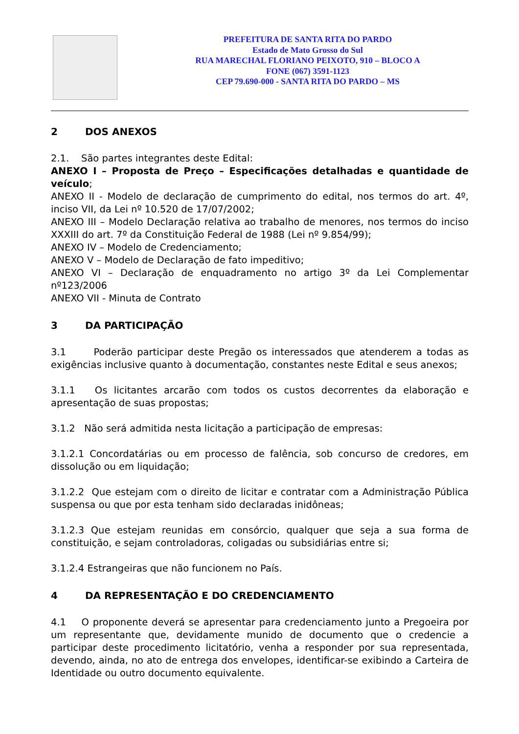PREFEITURA DE SANTA RITA DO PARDO
Estado de Mato Grosso do Sul
RUA MARECHAL FLORIANO PEIXOTO, 910 – BLOCO A
FONE (067) 3591-1123
CEP 79.690-000 - SANTA RITA DO PARDO – MS
2 DOS ANEXOS
2.1. São partes integrantes deste Edital:
ANEXO I – Proposta de Preço – Especificações detalhadas e quantidade de veículo;
ANEXO II - Modelo de declaração de cumprimento do edital, nos termos do art. 4º, inciso VII, da Lei nº 10.520 de 17/07/2002;
ANEXO III – Modelo Declaração relativa ao trabalho de menores, nos termos do inciso XXXIII do art. 7º da Constituição Federal de 1988 (Lei nº 9.854/99);
ANEXO IV – Modelo de Credenciamento;
ANEXO V – Modelo de Declaração de fato impeditivo;
ANEXO VI – Declaração de enquadramento no artigo 3º da Lei Complementar nº123/2006
ANEXO VII - Minuta de Contrato
3 DA PARTICIPAÇÃO
3.1 Poderão participar deste Pregão os interessados que atenderem a todas as exigências inclusive quanto à documentação, constantes neste Edital e seus anexos;
3.1.1 Os licitantes arcarão com todos os custos decorrentes da elaboração e apresentação de suas propostas;
3.1.2 Não será admitida nesta licitação a participação de empresas:
3.1.2.1 Concordatárias ou em processo de falência, sob concurso de credores, em dissolução ou em liquidação;
3.1.2.2 Que estejam com o direito de licitar e contratar com a Administração Pública suspensa ou que por esta tenham sido declaradas inidôneas;
3.1.2.3 Que estejam reunidas em consórcio, qualquer que seja a sua forma de constituição, e sejam controladoras, coligadas ou subsidiárias entre si;
3.1.2.4 Estrangeiras que não funcionem no País.
4 DA REPRESENTAÇÃO E DO CREDENCIAMENTO
4.1 O proponente deverá se apresentar para credenciamento junto a Pregoeira por um representante que, devidamente munido de documento que o credencie a participar deste procedimento licitatório, venha a responder por sua representada, devendo, ainda, no ato de entrega dos envelopes, identificar-se exibindo a Carteira de Identidade ou outro documento equivalente.